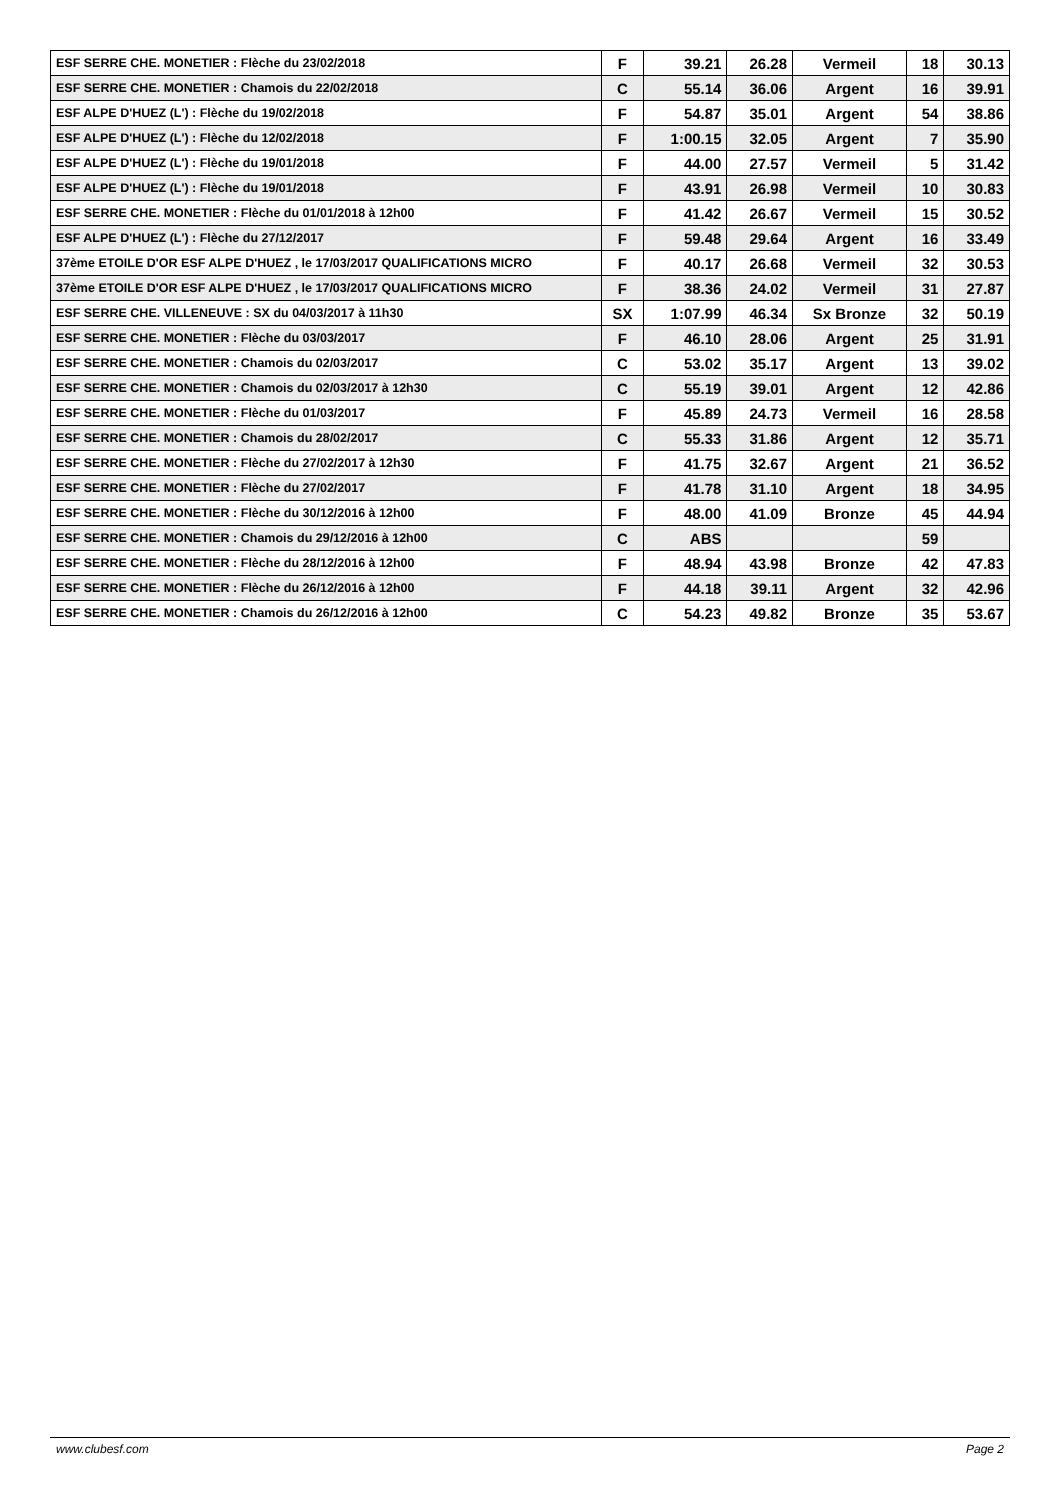| ESF SERRE CHE. MONETIER : Flèche du 23/02/2018 | F | 39.21 | 26.28 | Vermeil | 18 | 30.13 |
| ESF SERRE CHE. MONETIER : Chamois du 22/02/2018 | C | 55.14 | 36.06 | Argent | 16 | 39.91 |
| ESF ALPE D'HUEZ (L') : Flèche du 19/02/2018 | F | 54.87 | 35.01 | Argent | 54 | 38.86 |
| ESF ALPE D'HUEZ (L') : Flèche du 12/02/2018 | F | 1:00.15 | 32.05 | Argent | 7 | 35.90 |
| ESF ALPE D'HUEZ (L') : Flèche du 19/01/2018 | F | 44.00 | 27.57 | Vermeil | 5 | 31.42 |
| ESF ALPE D'HUEZ (L') : Flèche du 19/01/2018 | F | 43.91 | 26.98 | Vermeil | 10 | 30.83 |
| ESF SERRE CHE. MONETIER : Flèche du 01/01/2018 à 12h00 | F | 41.42 | 26.67 | Vermeil | 15 | 30.52 |
| ESF ALPE D'HUEZ (L') : Flèche du 27/12/2017 | F | 59.48 | 29.64 | Argent | 16 | 33.49 |
| 37ème ETOILE D'OR ESF ALPE D'HUEZ , le 17/03/2017 QUALIFICATIONS MICRO | F | 40.17 | 26.68 | Vermeil | 32 | 30.53 |
| 37ème ETOILE D'OR ESF ALPE D'HUEZ , le 17/03/2017 QUALIFICATIONS MICRO | F | 38.36 | 24.02 | Vermeil | 31 | 27.87 |
| ESF SERRE CHE. VILLENEUVE : SX du 04/03/2017 à 11h30 | SX | 1:07.99 | 46.34 | Sx Bronze | 32 | 50.19 |
| ESF SERRE CHE. MONETIER : Flèche du 03/03/2017 | F | 46.10 | 28.06 | Argent | 25 | 31.91 |
| ESF SERRE CHE. MONETIER : Chamois du 02/03/2017 | C | 53.02 | 35.17 | Argent | 13 | 39.02 |
| ESF SERRE CHE. MONETIER : Chamois du 02/03/2017 à 12h30 | C | 55.19 | 39.01 | Argent | 12 | 42.86 |
| ESF SERRE CHE. MONETIER : Flèche du 01/03/2017 | F | 45.89 | 24.73 | Vermeil | 16 | 28.58 |
| ESF SERRE CHE. MONETIER : Chamois du 28/02/2017 | C | 55.33 | 31.86 | Argent | 12 | 35.71 |
| ESF SERRE CHE. MONETIER : Flèche du 27/02/2017 à 12h30 | F | 41.75 | 32.67 | Argent | 21 | 36.52 |
| ESF SERRE CHE. MONETIER : Flèche du 27/02/2017 | F | 41.78 | 31.10 | Argent | 18 | 34.95 |
| ESF SERRE CHE. MONETIER : Flèche du 30/12/2016 à 12h00 | F | 48.00 | 41.09 | Bronze | 45 | 44.94 |
| ESF SERRE CHE. MONETIER : Chamois du 29/12/2016 à 12h00 | C | ABS | | | 59 | |
| ESF SERRE CHE. MONETIER : Flèche du 28/12/2016 à 12h00 | F | 48.94 | 43.98 | Bronze | 42 | 47.83 |
| ESF SERRE CHE. MONETIER : Flèche du 26/12/2016 à 12h00 | F | 44.18 | 39.11 | Argent | 32 | 42.96 |
| ESF SERRE CHE. MONETIER : Chamois du 26/12/2016 à 12h00 | C | 54.23 | 49.82 | Bronze | 35 | 53.67 |
www.clubesf.com Page 2